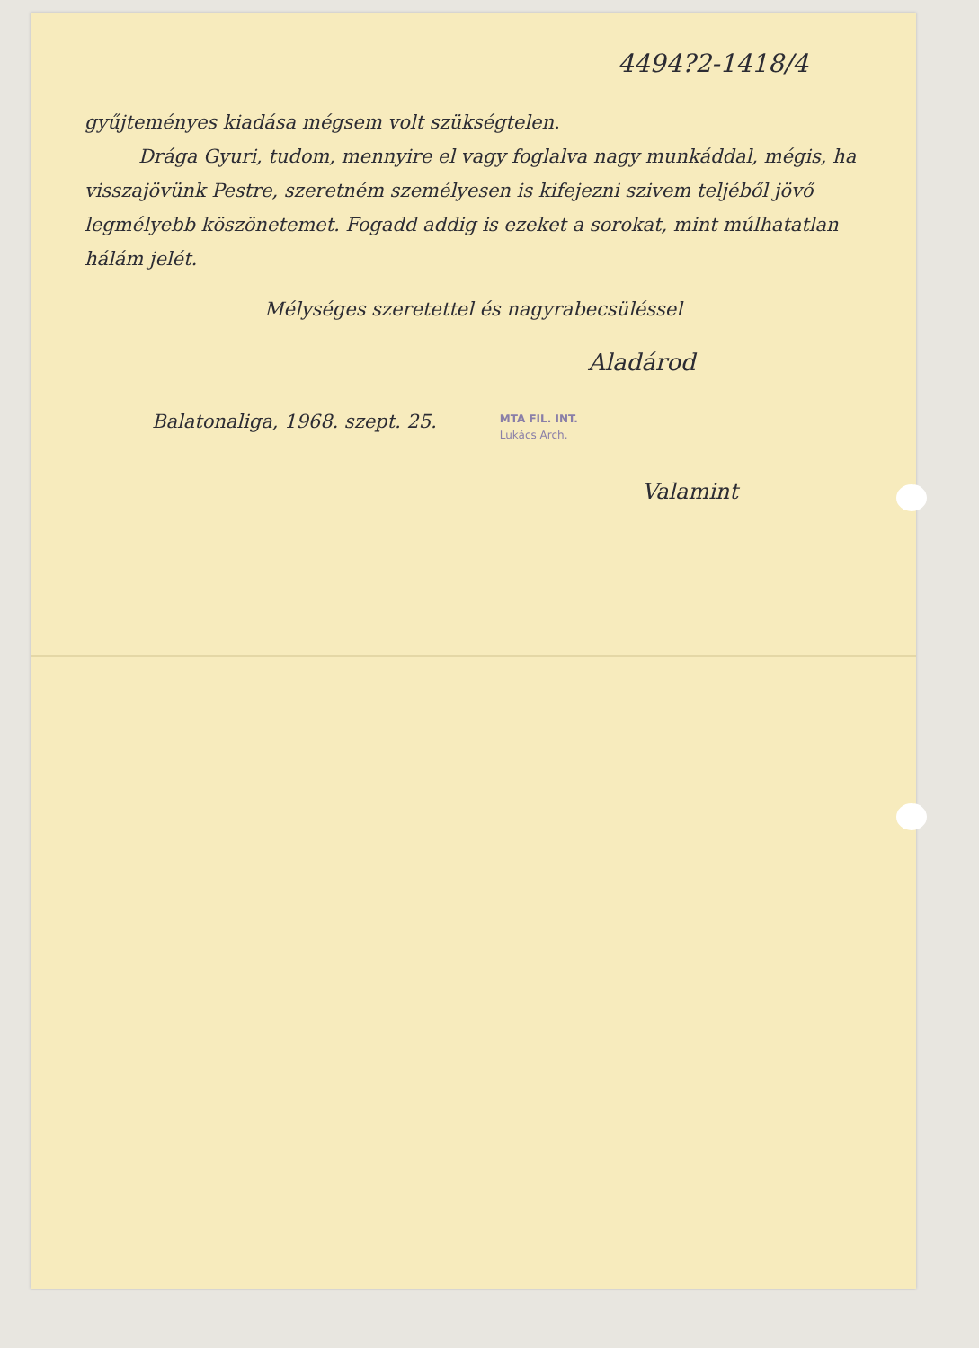4494?2-1418/4
gyűjteményes kiadása mégsem volt szükségtelen.
Drága Gyuri, tudom, mennyire el vagy foglalva nagy munkáddal, mégis, ha visszajövünk Pestre, szeretném személyesen is kifejezni szivem teljéből jövő legmélyebb köszönetemet. Fogadd addig is ezeket a sorokat, mint múlhatatlan hálám jelét.
Mélységes szeretettel és nagyrabecsüléssel
Aladárod
Balatonaliga, 1968. szept. 25. MTA FIL. INT.
Lukács Arch.
Valamint